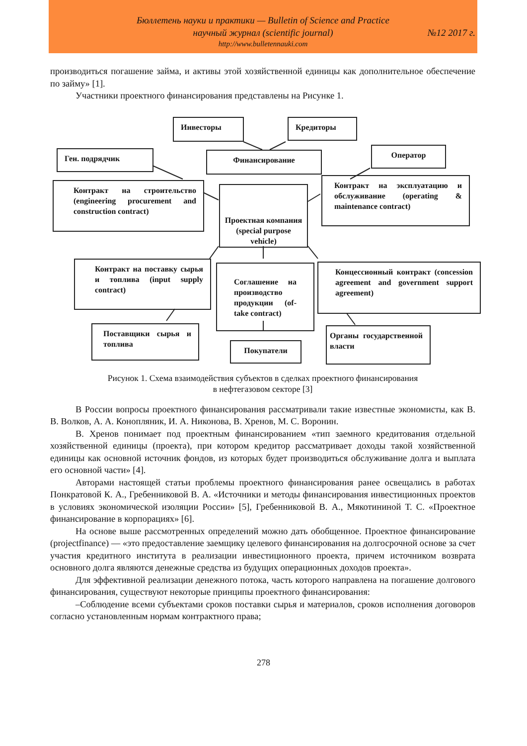Бюллетень науки и практики — Bulletin of Science and Practice
научный журнал (scientific journal)
№12 2017 г.
http://www.bulletennauki.com
производиться погашение займа, и активы этой хозяйственной единицы как дополнительное обеспечение по займу» [1].
Участники проектного финансирования представлены на Рисунке 1.
Инвесторы Кредиторы
Ген. подрядчик Финансирование
Оператор
Контракт на строительство (engineering procurement and construction contract)
Проектная компания (special purpose vehicle)
Контракт на эксплуатацию и обслуживание (operating & maintenance contract)
Контракт на поставку сырья и топлива (input supply contract)
Соглашение на производство продукции (of-take contract)
Концессионный контракт (concession agreement and government support agreement)
Поставщики сырья и топлива
Покупатели
Органы государственной власти
Рисунок 1. Схема взаимодействия субъектов в сделках проектного финансирования
в нефтегазовом секторе [3]
В России вопросы проектного финансирования рассматривали такие известные экономисты, как В. В. Волков, А. А. Конопляник, И. А. Никонова, В. Хренов, М. С. Воронин.
В. Хренов понимает под проектным финансированием «тип заемного кредитования отдельной хозяйственной единицы (проекта), при котором кредитор рассматривает доходы такой хозяйственной единицы как основной источник фондов, из которых будет производиться обслуживание долга и выплата его основной части» [4].
Авторами настоящей статьи проблемы проектного финансирования ранее освещались в работах Понкратовой К. А., Гребенниковой В. А. «Источники и методы финансирования инвестиционных проектов в условиях экономической изоляции России» [5], Гребенниковой В. А., Мякотининой Т. С. «Проектное финансирование в корпорациях» [6].
На основе выше рассмотренных определений можно дать обобщенное. Проектное финансирование (projectfinance) — «это предоставление заемщику целевого финансирования на долгосрочной основе за счет участия кредитного института в реализации инвестиционного проекта, причем источником возврата основного долга являются денежные средства из будущих операционных доходов проекта».
Для эффективной реализации денежного потока, часть которого направлена на погашение долгового финансирования, существуют некоторые принципы проектного финансирования:
–Соблюдение всеми субъектами сроков поставки сырья и материалов, сроков исполнения договоров согласно установленным нормам контрактного права;
278